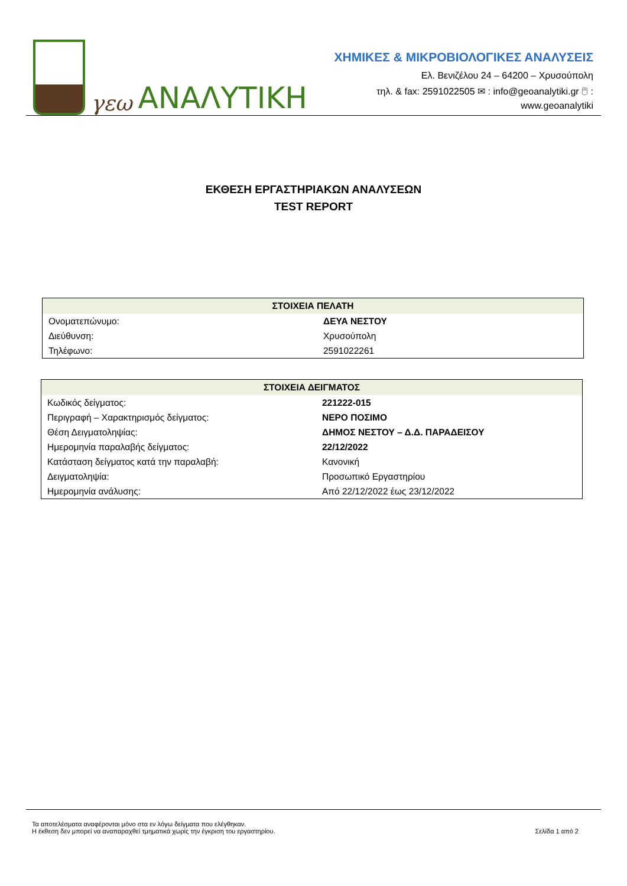γεω ΑΝΑΛΥΤΙΚΗ
ΧΗΜΙΚΕΣ & ΜΙΚΡΟΒΙΟΛΟΓΙΚΕΣ ΑΝΑΛΥΣΕΙΣ
Ελ. Βενιζέλου 24 – 64200 – Χρυσούπολη
τηλ. & fax: 2591022505 ✉ : info@geoanalytiki.gr 🖱 : www.geoanalytiki
ΕΚΘΕΣΗ ΕΡΓΑΣΤΗΡΙΑΚΩΝ ΑΝΑΛΥΣΕΩΝ
TEST REPORT
| ΣΤΟΙΧΕΙΑ ΠΕΛΑΤΗ | |
| --- | --- |
| Ονοματεπώνυμο: | ΔΕΥΑ ΝΕΣΤΟΥ |
| Διεύθυνση: | Χρυσούπολη |
| Τηλέφωνο: | 2591022261 |
| ΣΤΟΙΧΕΙΑ ΔΕΙΓΜΑΤΟΣ | |
| --- | --- |
| Κωδικός δείγματος: | 221222-015 |
| Περιγραφή – Χαρακτηρισμός δείγματος: | ΝΕΡΟ ΠΟΣΙΜΟ |
| Θέση Δειγματοληψίας: | ΔΗΜΟΣ ΝΕΣΤΟΥ – Δ.Δ. ΠΑΡΑΔΕΙΣΟΥ |
| Ημερομηνία παραλαβής δείγματος: | 22/12/2022 |
| Κατάσταση δείγματος κατά την παραλαβή: | Κανονική |
| Δειγματοληψία: | Προσωπικό Εργαστηρίου |
| Ημερομηνία ανάλυσης: | Από 22/12/2022 έως 23/12/2022 |
Τα αποτελέσματα αναφέρονται μόνο στα εν λόγω δείγματα που ελέγθηκαν.
Η έκθεση δεν μπορεί να αναπαραχθεί τμηματικά χωρίς την έγκριση του εργαστηρίου.
Σελίδα 1 από 2